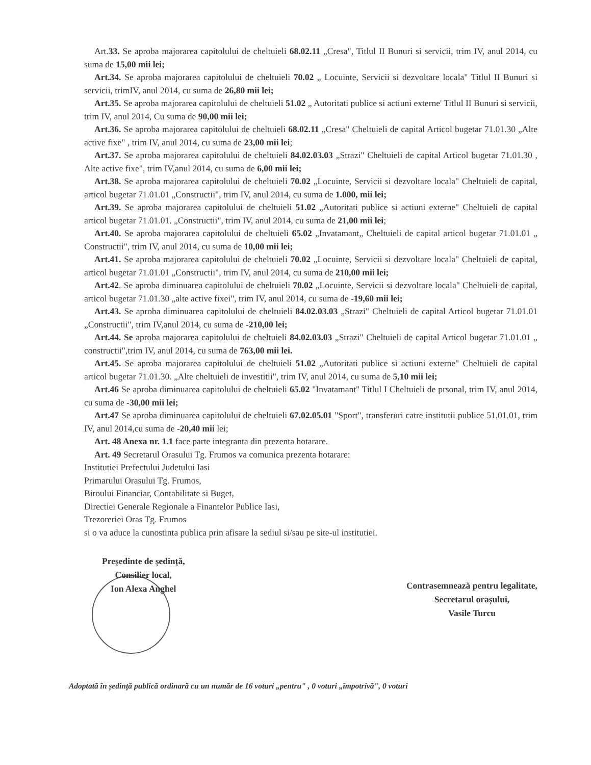Art.33. Se aproba majorarea capitolului de cheltuieli 68.02.11 „Cresa", Titlul II Bunuri si servicii, trim IV, anul 2014, cu suma de 15,00 mii lei;
Art.34. Se aproba majorarea capitolului de cheltuieli 70.02 „ Locuinte, Servicii si dezvoltare locala" Titlul II Bunuri si servicii, trimIV, anul 2014, cu suma de 26,80 mii lei;
Art.35. Se aproba majorarea capitolului de cheltuieli 51.02 „ Autoritati publice si actiuni externe' Titlul II Bunuri si servicii, trim IV, anul 2014, Cu suma de 90,00 mii lei;
Art.36. Se aproba majorarea capitolului de cheltuieli 68.02.11 „Cresa" Cheltuieli de capital Articol bugetar 71.01.30 „Alte active fixe" , trim IV, anul 2014, cu suma de 23,00 mii lei;
Art.37. Se aproba majorarea capitolului de cheltuieli 84.02.03.03 „Strazi" Cheltuieli de capital Articol bugetar 71.01.30 , Alte active fixe", trim IV,anul 2014, cu suma de 6,00 mii lei;
Art.38. Se aproba majorarea capitolului de cheltuieli 70.02 „Locuinte, Servicii si dezvoltare locala" Cheltuieli de capital, articol bugetar 71.01.01 „Constructii", trim IV, anul 2014, cu suma de 1.000, mii lei;
Art.39. Se aproba majorarea capitolului de cheltuieli 51.02 „Autoritati publice si actiuni externe" Cheltuieli de capital articol bugetar 71.01.01. „Constructii", trim IV, anul 2014, cu suma de 21,00 mii lei;
Art.40. Se aproba majorarea capitolului de cheltuieli 65.02 „Invatamant„ Cheltuieli de capital articol bugetar 71.01.01 „ Constructii", trim IV, anul 2014, cu suma de 10,00 mii lei;
Art.41. Se aproba majorarea capitolului de cheltuieli 70.02 „Locuinte, Servicii si dezvoltare locala" Cheltuieli de capital, articol bugetar 71.01.01 „Constructii", trim IV, anul 2014, cu suma de 210,00 mii lei;
Art.42. Se aproba diminuarea capitolului de cheltuieli 70.02 „Locuinte, Servicii si dezvoltare locala" Cheltuieli de capital, articol bugetar 71.01.30 „alte active fixei", trim IV, anul 2014, cu suma de -19,60 mii lei;
Art.43. Se aproba diminuarea capitolului de cheltuieli 84.02.03.03 „Strazi" Cheltuieli de capital Articol bugetar 71.01.01 „Constructii", trim IV,anul 2014, cu suma de -210,00 lei;
Art.44. Se aproba majorarea capitolului de cheltuieli 84.02.03.03 „Strazi" Cheltuieli de capital Articol bugetar 71.01.01 „ constructii",trim IV, anul 2014, cu suma de 763,00 mii lei.
Art.45. Se aproba majorarea capitolului de cheltuieli 51.02 „Autoritati publice si actiuni externe" Cheltuieli de capital articol bugetar 71.01.30. „Alte cheltuieli de investitii", trim IV, anul 2014, cu suma de 5,10 mii lei;
Art.46 Se aproba diminuarea capitolului de cheltuieli 65.02 "Invatamant" Titlul I Cheltuieli de prsonal, trim IV, anul 2014, cu suma de -30,00 mii lei;
Art.47 Se aproba diminuarea capitolului de cheltuieli 67.02.05.01 "Sport", transferuri catre institutii publice 51.01.01, trim IV, anul 2014,cu suma de -20,40 mii lei;
Art. 48 Anexa nr. 1.1 face parte integranta din prezenta hotarare.
Art. 49 Secretarul Orasului Tg. Frumos va comunica prezenta hotarare:
Institutiei Prefectului Judetului Iasi
Primarului Orasului Tg. Frumos,
Biroului Financiar, Contabilitate si Buget,
Directiei Generale Regionale a Finantelor Publice Iasi,
Trezoreriei Oras Tg. Frumos
si o va aduce la cunostinta publica prin afisare la sediul si/sau pe site-ul institutiei.
Președinte de ședință,
Consilier local,
Ion Alexa Anghel
Contrasemnează pentru legalitate,
Secretarul orașului,
Vasile Turcu
Adoptată în ședință publică ordinară cu un număr de 16 voturi „pentru" , 0 voturi „împotrivă", 0 voturi